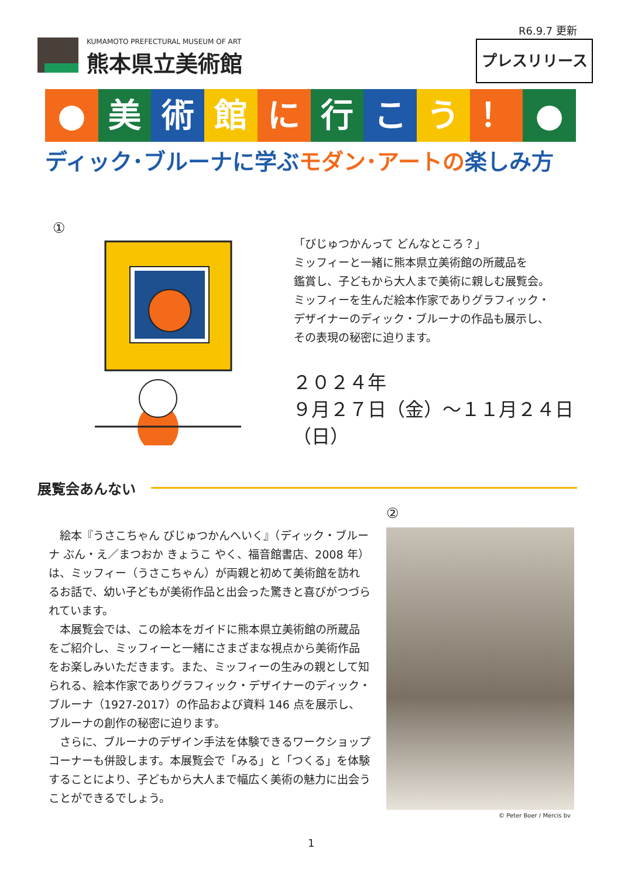R6.9.7 更新
プレスリリース
KUMAMOTO PREFECTURAL MUSEUM OF ART
熊本県立美術館
● 美 術 館 に 行 こ う ！ ●
ディック･ブルーナに学ぶモダン･アートの楽しみ方
①
「びじゅつかんって どんなところ？」
ミッフィーと一緒に熊本県立美術館の所蔵品を
鑑賞し、子どもから大人まで美術に親しむ展覧会。
ミッフィーを生んだ絵本作家でありグラフィック・
デザイナーのディック・ブルーナの作品も展示し、
その表現の秘密に迫ります。
２０２４年
９月２７日（金）～１１月２４日（日）
展覧会あんない
②
絵本『うさこちゃん びじゅつかんへいく』（ディック・ブルーナ ぶん・え／まつおか きょうこ やく、福音館書店、2008 年）は、ミッフィー（うさこちゃん）が両親と初めて美術館を訪れるお話で、幼い子どもが美術作品と出会った驚きと喜びがつづられています。
本展覧会では、この絵本をガイドに熊本県立美術館の所蔵品をご紹介し、ミッフィーと一緒にさまざまな視点から美術作品をお楽しみいただきます。また、ミッフィーの生みの親として知られる、絵本作家でありグラフィック・デザイナーのディック・ブルーナ（1927-2017）の作品および資料 146 点を展示し、ブルーナの創作の秘密に迫ります。
さらに、ブルーナのデザイン手法を体験できるワークショップコーナーも併設します。本展覧会で「みる」と「つくる」を体験することにより、子どもから大人まで幅広く美術の魅力に出会うことができるでしょう。
© Peter Boer / Mercis bv
1